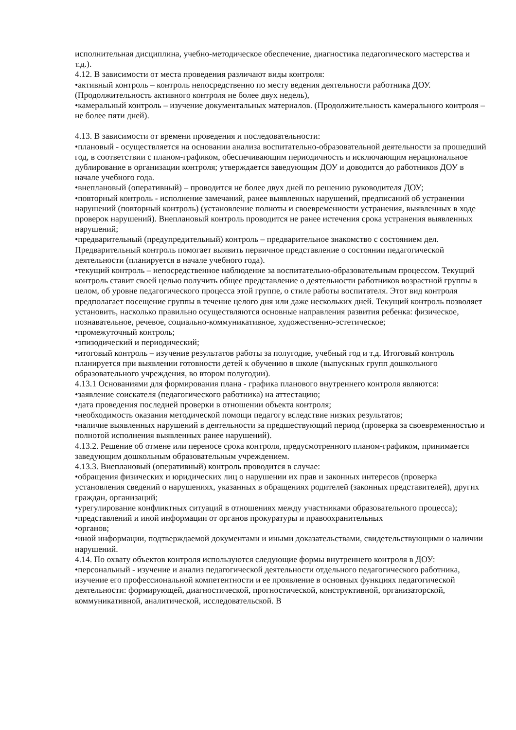исполнительная дисциплина, учебно-методическое обеспечение, диагностика педагогического мастерства и т.д.).
4.12. В зависимости от места проведения различают виды контроля:
•активный контроль – контроль непосредственно по месту ведения деятельности работника ДОУ. (Продолжительность активного контроля не более двух недель),
•камеральный контроль – изучение документальных материалов. (Продолжительность камерального контроля – не более пяти дней).
4.13. В зависимости от времени проведения и последовательности:
•плановый - осуществляется на основании анализа воспитательно-образовательной деятельности за прошедший год, в соответствии с планом-графиком, обеспечивающим периодичность и исключающим нерациональное дублирование в организации контроля; утверждается заведующим ДОУ и доводится до работников ДОУ в начале учебного года.
•внеплановый (оперативный) – проводится не более двух дней по решению руководителя ДОУ;
•повторный контроль - исполнение замечаний, ранее выявленных нарушений, предписаний об устранении нарушений (повторный контроль) (установление полноты и своевременности устранения, выявленных в ходе проверок нарушений). Внеплановый контроль проводится не ранее истечения срока устранения выявленных нарушений;
•предварительный (предупредительный) контроль – предварительное знакомство с состоянием дел. Предварительный контроль помогает выявить первичное представление о состоянии педагогической деятельности (планируется в начале учебного года).
•текущий контроль – непосредственное наблюдение за воспитательно-образовательным процессом. Текущий контроль ставит своей целью получить общее представление о деятельности работников возрастной группы в целом, об уровне педагогического процесса этой группе, о стиле работы воспитателя. Этот вид контроля предполагает посещение группы в течение целого дня или даже нескольких дней. Текущий контроль позволяет установить, насколько правильно осуществляются основные направления развития ребенка: физическое, познавательное, речевое, социально-коммуникативное, художественно-эстетическое;
•промежуточный контроль;
•эпизодический и периодический;
•итоговый контроль – изучение результатов работы за полугодие, учебный год и т.д. Итоговый контроль планируется при выявлении готовности детей к обучению в школе (выпускных групп дошкольного образовательного учреждения, во втором полугодии).
4.13.1 Основаниями для формирования плана - графика планового внутреннего контроля являются:
•заявление соискателя (педагогического работника) на аттестацию;
•дата проведения последней проверки в отношении объекта контроля;
•необходимость оказания методической помощи педагогу вследствие низких результатов;
•наличие выявленных нарушений в деятельности за предшествующий период (проверка за своевременностью и полнотой исполнения выявленных ранее нарушений).
4.13.2. Решение об отмене или переносе срока контроля, предусмотренного планом-графиком, принимается заведующим дошкольным образовательным учреждением.
4.13.3. Внеплановый (оперативный) контроль проводится в случае:
•обращения физических и юридических лиц о нарушении их прав и законных интересов (проверка установления сведений о нарушениях, указанных в обращениях родителей (законных представителей), других граждан, организаций;
•урегулирование конфликтных ситуаций в отношениях между участниками образовательного процесса);
•представлений и иной информации от органов прокуратуры и правоохранительных
•органов;
•иной информации, подтверждаемой документами и иными доказательствами, свидетельствующими о наличии нарушений.
4.14. По охвату объектов контроля используются следующие формы внутреннего контроля в ДОУ:
•персональный - изучение и анализ педагогической деятельности отдельного педагогического работника, изучение его профессиональной компетентности и ее проявление в основных функциях педагогической деятельности: формирующей, диагностической, прогностической, конструктивной, организаторской, коммуникативной, аналитической, исследовательской. В